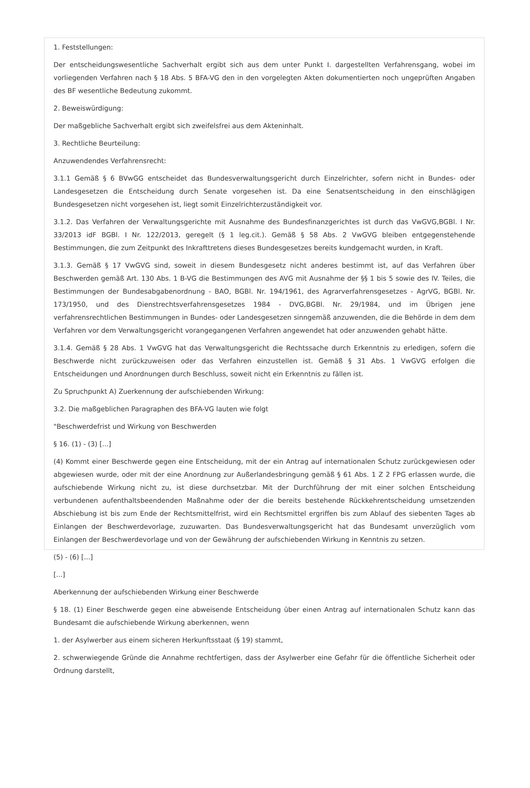1. Feststellungen:
Der entscheidungswesentliche Sachverhalt ergibt sich aus dem unter Punkt I. dargestellten Verfahrensgang, wobei im vorliegenden Verfahren nach § 18 Abs. 5 BFA-VG den in den vorgelegten Akten dokumentierten noch ungeprüften Angaben des BF wesentliche Bedeutung zukommt.
2. Beweiswürdigung:
Der maßgebliche Sachverhalt ergibt sich zweifelsfrei aus dem Akteninhalt.
3. Rechtliche Beurteilung:
Anzuwendendes Verfahrensrecht:
3.1.1 Gemäß § 6 BVwGG entscheidet das Bundesverwaltungsgericht durch Einzelrichter, sofern nicht in Bundes- oder Landesgesetzen die Entscheidung durch Senate vorgesehen ist. Da eine Senatsentscheidung in den einschlägigen Bundesgesetzen nicht vorgesehen ist, liegt somit Einzelrichterzuständigkeit vor.
3.1.2. Das Verfahren der Verwaltungsgerichte mit Ausnahme des Bundesfinanzgerichtes ist durch das VwGVG,BGBl. I Nr. 33/2013 idF BGBl. I Nr. 122/2013, geregelt (§ 1 leg.cit.). Gemäß § 58 Abs. 2 VwGVG bleiben entgegenstehende Bestimmungen, die zum Zeitpunkt des Inkrafttretens dieses Bundesgesetzes bereits kundgemacht wurden, in Kraft.
3.1.3. Gemäß § 17 VwGVG sind, soweit in diesem Bundesgesetz nicht anderes bestimmt ist, auf das Verfahren über Beschwerden gemäß Art. 130 Abs. 1 B-VG die Bestimmungen des AVG mit Ausnahme der §§ 1 bis 5 sowie des IV. Teiles, die Bestimmungen der Bundesabgabenordnung - BAO, BGBl. Nr. 194/1961, des Agrarverfahrensgesetzes - AgrVG, BGBl. Nr. 173/1950, und des Dienstrechtsverfahrensgesetzes 1984 - DVG,BGBl. Nr. 29/1984, und im Übrigen jene verfahrensrechtlichen Bestimmungen in Bundes- oder Landesgesetzen sinngemäß anzuwenden, die die Behörde in dem dem Verfahren vor dem Verwaltungsgericht vorangegangenen Verfahren angewendet hat oder anzuwenden gehabt hätte.
3.1.4. Gemäß § 28 Abs. 1 VwGVG hat das Verwaltungsgericht die Rechtssache durch Erkenntnis zu erledigen, sofern die Beschwerde nicht zurückzuweisen oder das Verfahren einzustellen ist. Gemäß § 31 Abs. 1 VwGVG erfolgen die Entscheidungen und Anordnungen durch Beschluss, soweit nicht ein Erkenntnis zu fällen ist.
Zu Spruchpunkt A) Zuerkennung der aufschiebenden Wirkung:
3.2. Die maßgeblichen Paragraphen des BFA-VG lauten wie folgt
"Beschwerdefrist und Wirkung von Beschwerden
§ 16. (1) - (3) [...]
(4) Kommt einer Beschwerde gegen eine Entscheidung, mit der ein Antrag auf internationalen Schutz zurückgewiesen oder abgewiesen wurde, oder mit der eine Anordnung zur Außerlandesbringung gemäß § 61 Abs. 1 Z 2 FPG erlassen wurde, die aufschiebende Wirkung nicht zu, ist diese durchsetzbar. Mit der Durchführung der mit einer solchen Entscheidung verbundenen aufenthaltsbeendenden Maßnahme oder der die bereits bestehende Rückkehrentscheidung umsetzenden Abschiebung ist bis zum Ende der Rechtsmittelfrist, wird ein Rechtsmittel ergriffen bis zum Ablauf des siebenten Tages ab Einlangen der Beschwerdevorlage, zuzuwarten. Das Bundesverwaltungsgericht hat das Bundesamt unverzüglich vom Einlangen der Beschwerdevorlage und von der Gewährung der aufschiebenden Wirkung in Kenntnis zu setzen.
(5) - (6) [...]
[...]
Aberkennung der aufschiebenden Wirkung einer Beschwerde
§ 18. (1) Einer Beschwerde gegen eine abweisende Entscheidung über einen Antrag auf internationalen Schutz kann das Bundesamt die aufschiebende Wirkung aberkennen, wenn
1. der Asylwerber aus einem sicheren Herkunftsstaat (§ 19) stammt,
2. schwerwiegende Gründe die Annahme rechtfertigen, dass der Asylwerber eine Gefahr für die öffentliche Sicherheit oder Ordnung darstellt,